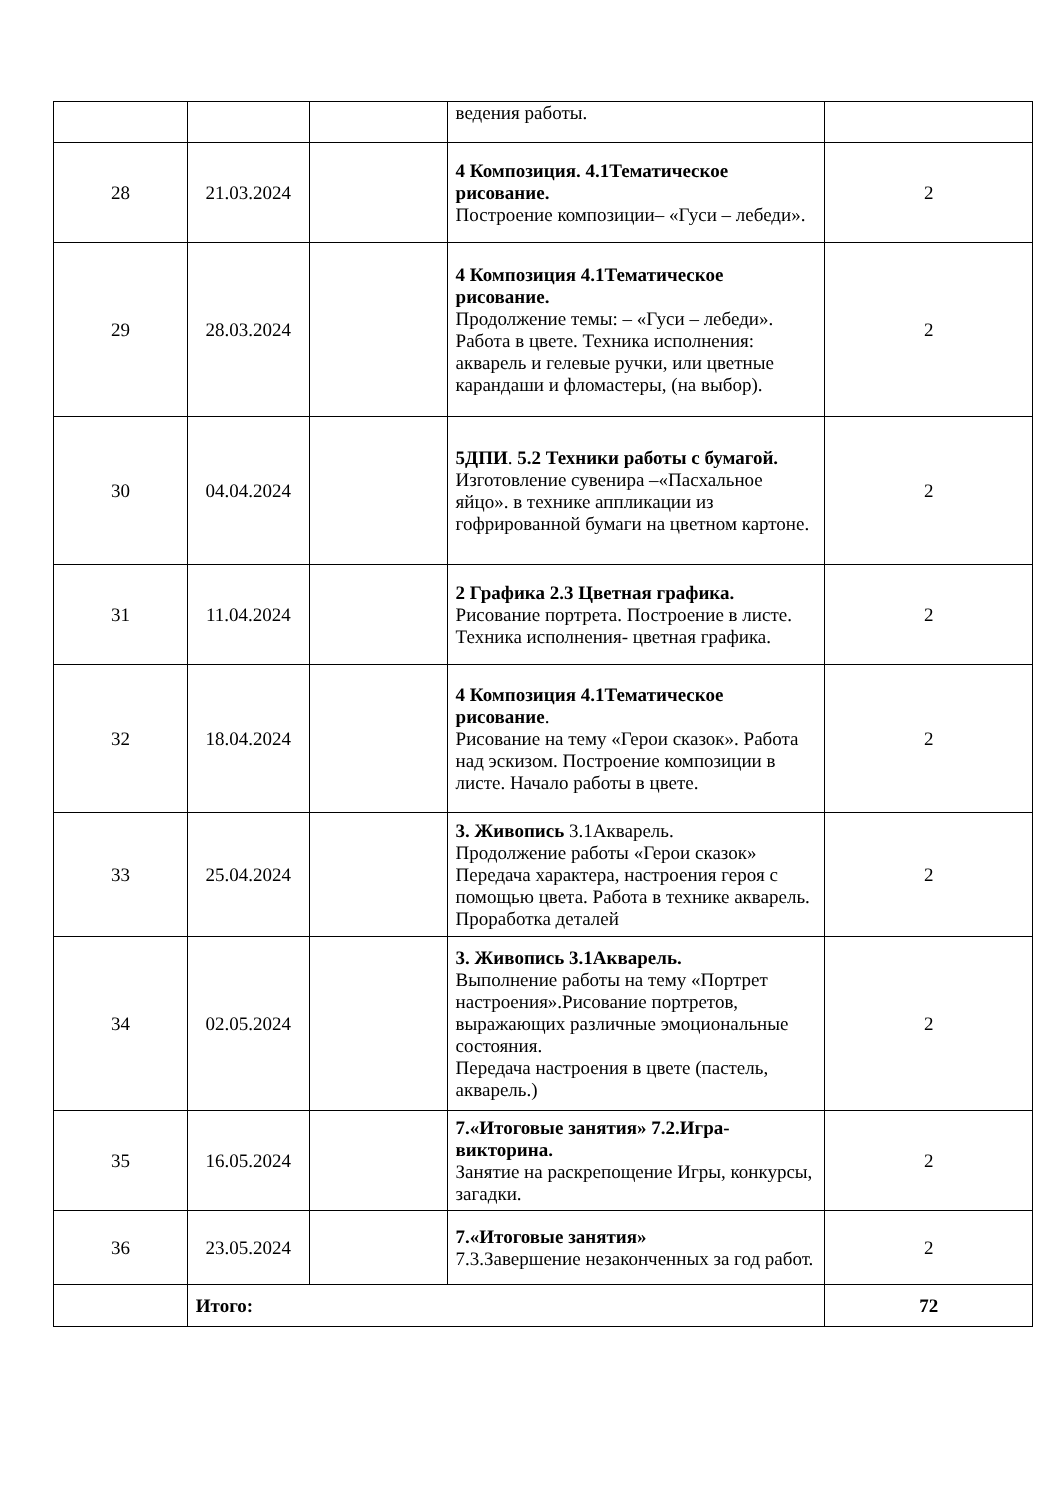| | | | ведения работы. | |
| 28 | 21.03.2024 | | 4 Композиция. 4.1Тематическое рисование. Построение композиции– «Гуси – лебеди». | 2 |
| 29 | 28.03.2024 | | 4 Композиция 4.1Тематическое рисование. Продолжение темы: – «Гуси – лебеди». Работа в цвете. Техника исполнения: акварель и гелевые ручки, или цветные карандаши и фломастеры, (на выбор). | 2 |
| 30 | 04.04.2024 | | 5ДПИ . 5.2 Техники работы с бумагой. Изготовление сувенира –«Пасхальное яйцо». в технике аппликации из гофрированной бумаги на цветном картоне. | 2 |
| 31 | 11.04.2024 | | 2 Графика 2.3 Цветная графика. Рисование портрета. Построение в листе. Техника исполнения- цветная графика. | 2 |
| 32 | 18.04.2024 | | 4 Композиция 4.1Тематическое рисование . Рисование на тему «Герои сказок». Работа над эскизом. Построение композиции в листе. Начало работы в цвете. | 2 |
| 33 | 25.04.2024 | | 3. Живопись 3.1Акварель. Продолжение работы «Герои сказок» Передача характера, настроения героя с помощью цвета. Работа в технике акварель. Проработка деталей | 2 |
| 34 | 02.05.2024 | | 3. Живопись 3.1Акварель. Выполнение работы на тему «Портрет настроения».Рисование портретов, выражающих различные эмоциональные состояния. Передача настроения в цвете (пастель, акварель.) | 2 |
| 35 | 16.05.2024 | | 7.«Итоговые занятия» 7.2.Игра-викторина. Занятие на раскрепощение Игры, конкурсы, загадки. | 2 |
| 36 | 23.05.2024 | | 7.«Итоговые занятия» 7.3.Завершение незаконченных за год работ. | 2 |
| | Итого: | | | 72 |